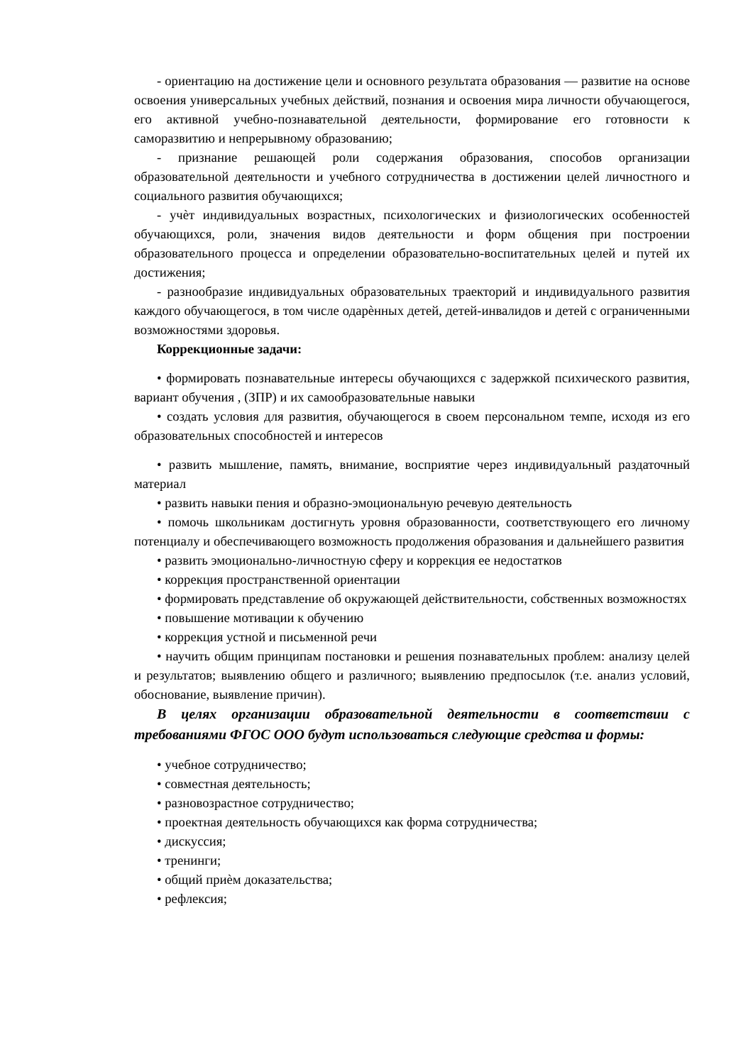- ориентацию на достижение цели и основного результата образования — развитие на основе освоения универсальных учебных действий, познания и освоения мира личности обучающегося, его активной учебно-познавательной деятельности, формирование его готовности к саморазвитию и непрерывному образованию;
- признание решающей роли содержания образования, способов организации образовательной деятельности и учебного сотрудничества в достижении целей личностного и социального развития обучающихся;
- учѐт индивидуальных возрастных, психологических и физиологических особенностей обучающихся, роли, значения видов деятельности и форм общения при построении образовательного процесса и определении образовательно-воспитательных целей и путей их достижения;
- разнообразие индивидуальных образовательных траекторий и индивидуального развития каждого обучающегося, в том числе одарѐнных детей, детей-инвалидов и детей с ограниченными возможностями здоровья.
Коррекционные задачи:
• формировать познавательные интересы обучающихся с задержкой психического развития, вариант обучения , (ЗПР) и их самообразовательные навыки
• создать условия для развития, обучающегося в своем персональном темпе, исходя из его образовательных способностей и интересов
• развить мышление, память, внимание, восприятие через индивидуальный раздаточный материал
• развить навыки пения и образно-эмоциональную речевую деятельность
• помочь школьникам достигнуть уровня образованности, соответствующего его личному потенциалу и обеспечивающего возможность продолжения образования и дальнейшего развития
• развить эмоционально-личностную сферу и коррекция ее недостатков
• коррекция пространственной ориентации
• формировать представление об окружающей действительности, собственных возможностях
• повышение мотивации к обучению
• коррекция устной и письменной речи
• научить общим принципам постановки и решения познавательных проблем: анализу целей и результатов; выявлению общего и различного; выявлению предпосылок (т.е. анализ условий, обоснование, выявление причин).
В целях организации образовательной деятельности в соответствии с требованиями ФГОС ООО будут использоваться следующие средства и формы:
• учебное сотрудничество;
• совместная деятельность;
• разновозрастное сотрудничество;
• проектная деятельность обучающихся как форма сотрудничества;
• дискуссия;
• тренинги;
• общий приѐм доказательства;
• рефлексия;